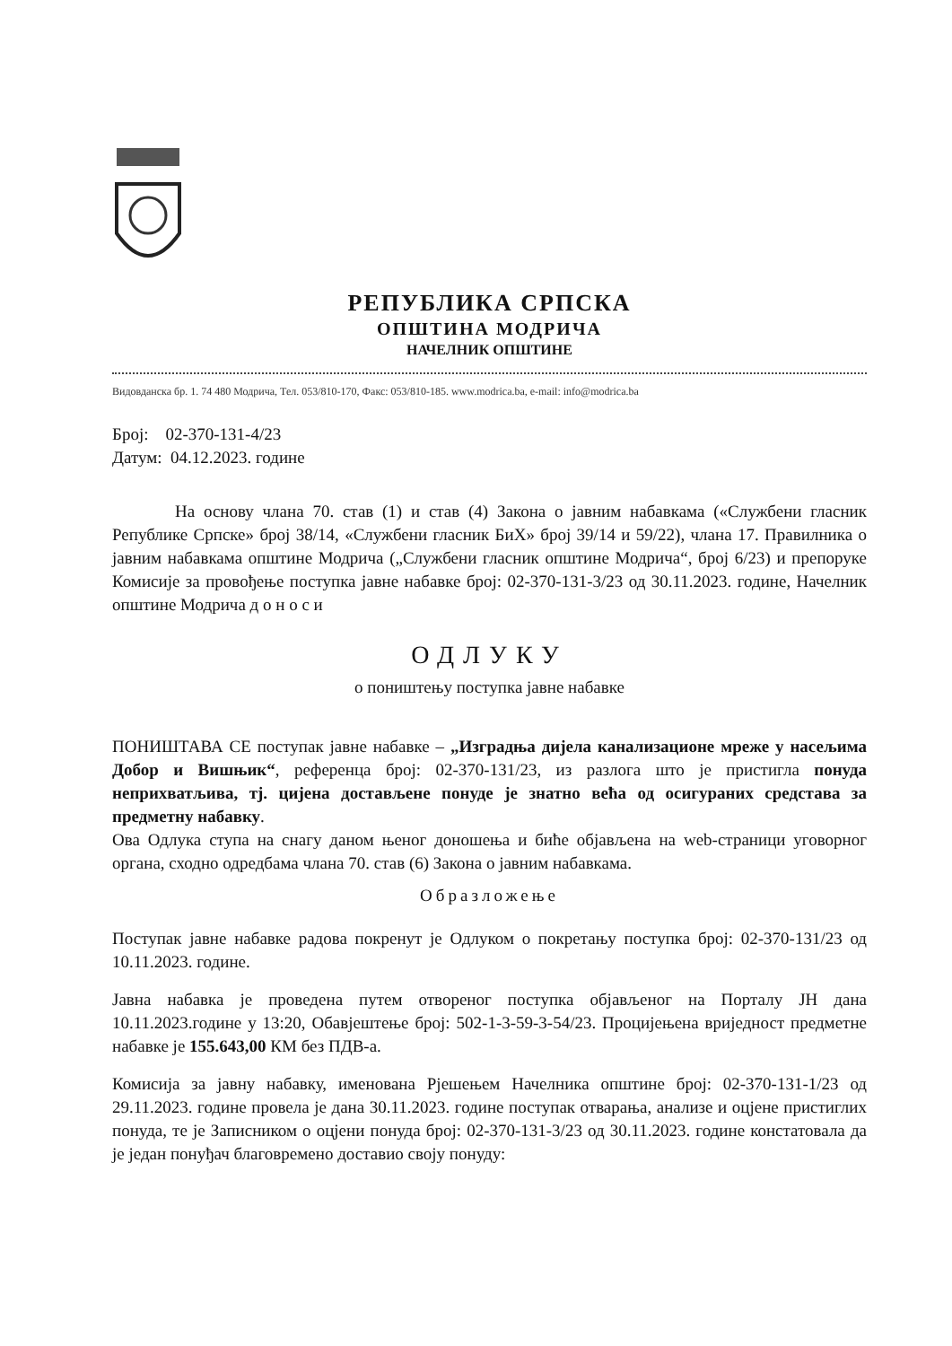РЕПУБЛИКА СРПСКА
ОПШТИНА МОДРИЧА
НАЧЕЛНИК ОПШТИНЕ
Видовданска бр. 1. 74 480 Модрича, Тел. 053/810-170, Факс: 053/810-185. www.modrica.ba, e-mail: info@modrica.ba
Број: 02-370-131-4/23
Датум: 04.12.2023. године
На основу члана 70. став (1) и став (4) Закона о јавним набавкама («Службени гласник Републике Српске» број 38/14, «Службени гласник БиХ» број 39/14 и 59/22), члана 17. Правилника о јавним набавкама општине Модрича („Службени гласник општине Модрича“, број 6/23) и препоруке Комисије за провођење поступка јавне набавке број: 02-370-131-3/23 од 30.11.2023. године, Начелник општине Модрича д о н о с и
ОДЛУКУ
о поништењу поступка јавне набавке
ПОНИШТАВА СЕ поступак јавне набавке – „Изградња дијела канализационе мреже у насељима Добор и Вишњик“, референца број: 02-370-131/23, из разлога што је пристигла понуда неприхватљива, тј. цијена достављене понуде је знатно већа од осигураних средстава за предметну набавку.
Ова Одлука ступа на снагу даном њеног доношења и биће објављена на web-страници уговорног органа, сходно одредбама члана 70. став (6) Закона о јавним набавкама.
Образложење
Поступак јавне набавке радова покренут је Одлуком о покретању поступка број: 02-370-131/23 од 10.11.2023. године.
Јавна набавка је проведена путем отвореног поступка објављеног на Порталу ЈН дана 10.11.2023.године у 13:20, Обавјештење број: 502-1-3-59-3-54/23. Процијењена вриједност предметне набавке је 155.643,00 КМ без ПДВ-а.
Комисија за јавну набавку, именована Рјешењем Начелника општине број: 02-370-131-1/23 од 29.11.2023. године провела је дана 30.11.2023. године поступак отварања, анализе и оцјене пристиглих понуда, те је Записником о оцјени понуда број: 02-370-131-3/23 од 30.11.2023. године констатовала да је један понуђач благовремено доставио своју понуду: